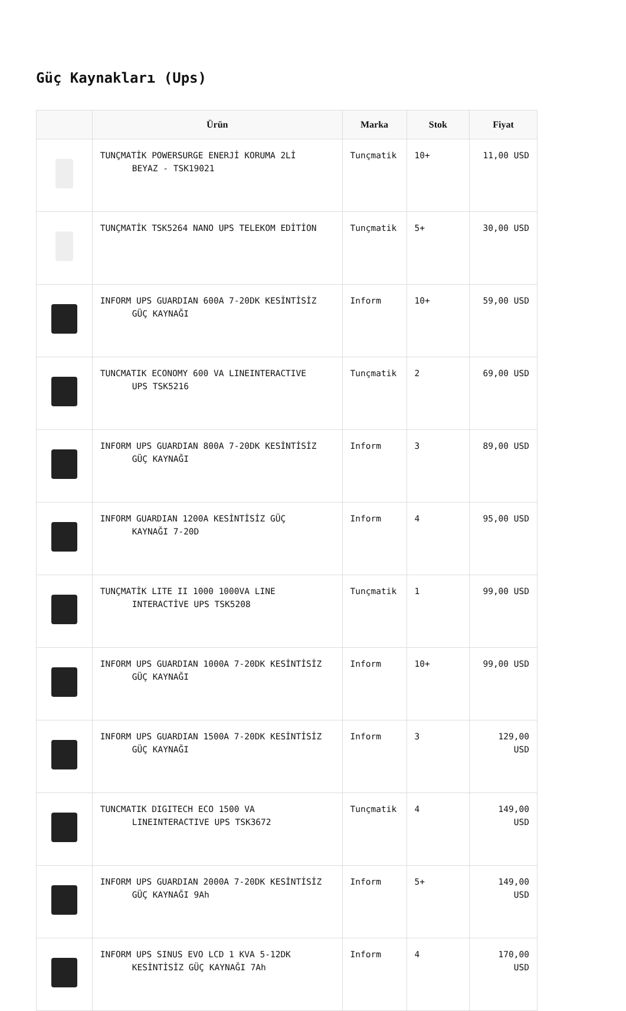Güç Kaynakları (Ups)
| | Ürün | Marka | Stok | Fiyat |
| --- | --- | --- | --- | --- |
| | TUNÇMATİK POWERSURGE ENERJİ KORUMA 2Lİ BEYAZ - TSK19021 | Tunçmatik | 10+ | 11,00 USD |
| | TUNÇMATİK TSK5264 NANO UPS TELEKOM EDİTİON | Tunçmatik | 5+ | 30,00 USD |
| | INFORM UPS GUARDIAN 600A 7-20DK KESİNTİSİZ GÜÇ KAYNAĞI | Inform | 10+ | 59,00 USD |
| | TUNCMATIK ECONOMY 600 VA LINEINTERACTIVE UPS TSK5216 | Tunçmatik | 2 | 69,00 USD |
| | INFORM UPS GUARDIAN 800A 7-20DK KESİNTİSİZ GÜÇ KAYNAĞI | Inform | 3 | 89,00 USD |
| | INFORM GUARDIAN 1200A KESİNTİSİZ GÜÇ KAYNAĞI 7-20D | Inform | 4 | 95,00 USD |
| | TUNÇMATİK LITE II 1000 1000VA LINE INTERACTİVE UPS TSK5208 | Tunçmatik | 1 | 99,00 USD |
| | INFORM UPS GUARDIAN 1000A 7-20DK KESİNTİSİZ GÜÇ KAYNAĞI | Inform | 10+ | 99,00 USD |
| | INFORM UPS GUARDIAN 1500A 7-20DK KESİNTİSİZ GÜÇ KAYNAĞI | Inform | 3 | 129,00 USD |
| | TUNCMATIK DIGITECH ECO 1500 VA LINEINTERACTIVE UPS TSK3672 | Tunçmatik | 4 | 149,00 USD |
| | INFORM UPS GUARDIAN 2000A 7-20DK KESİNTİSİZ GÜÇ KAYNAĞI 9Ah | Inform | 5+ | 149,00 USD |
| | INFORM UPS SINUS EVO LCD 1 KVA 5-12DK KESİNTİSİZ GÜÇ KAYNAĞI 7Ah | Inform | 4 | 170,00 USD |